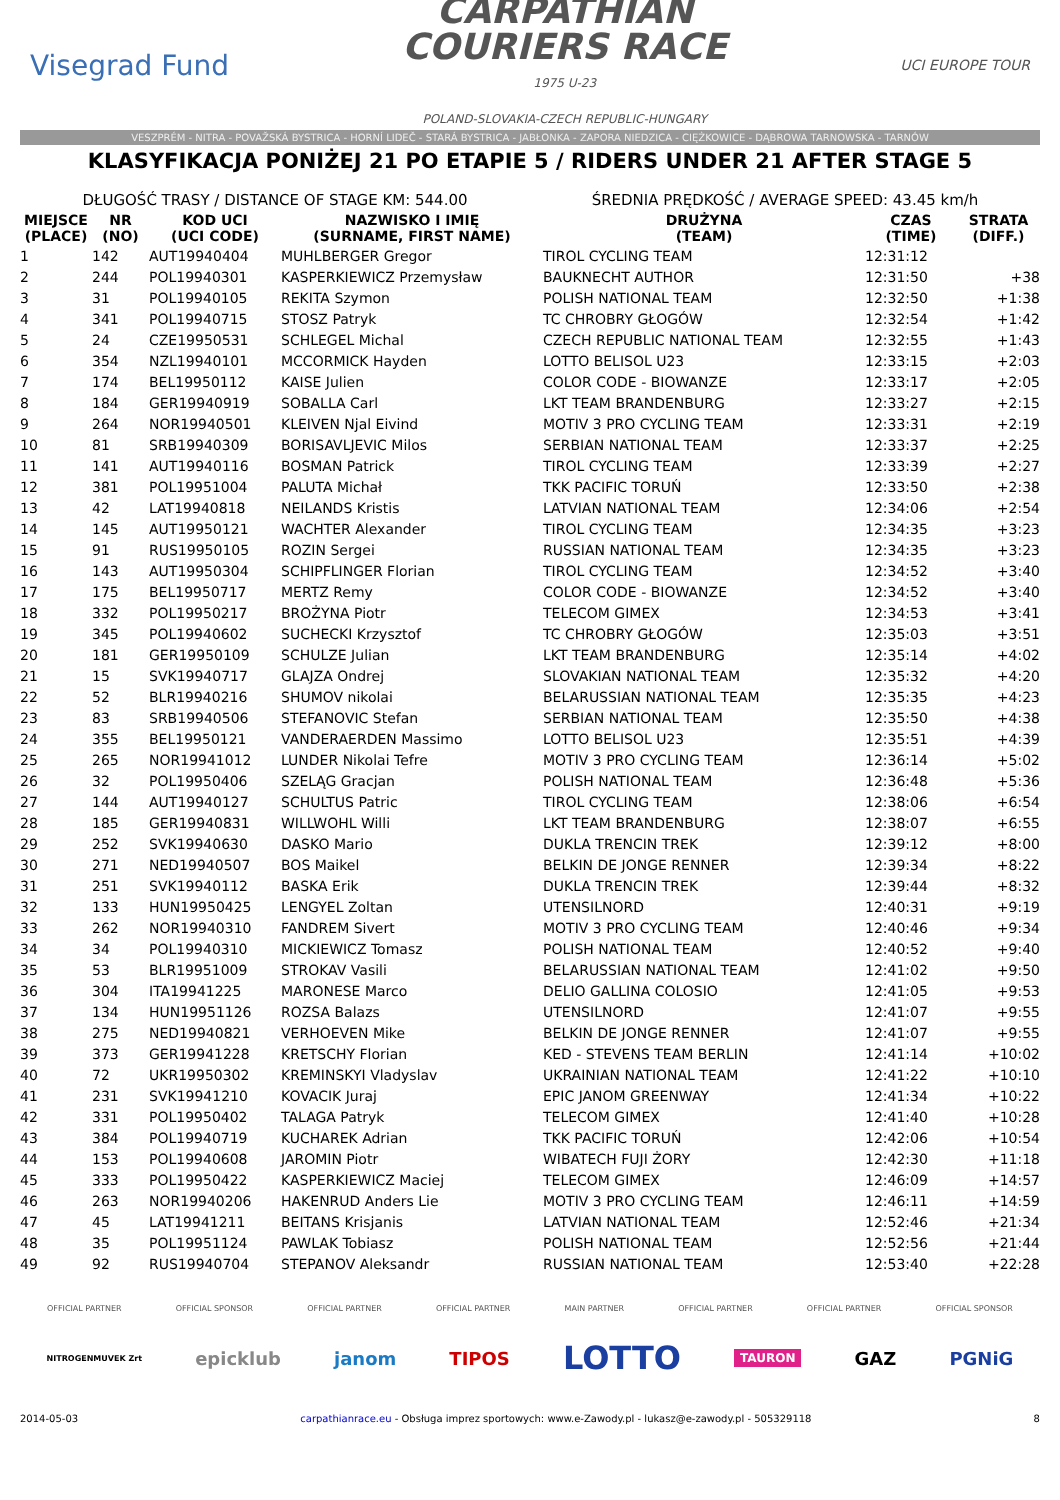Visegrad Fund
CARPATHIAN
COURIERS RACE
1975 U-23
POLAND-SLOVAKIA-CZECH REPUBLIC-HUNGARY
UCI EUROPE TOUR
VESZPRÉM - NITRA - POVAŽSKÁ BYSTRICA - HORNÍ LIDEČ - STARÁ BYSTRICA - JABŁONKA - ZAPORA NIEDZICA - CIĘŻKOWICE - DĄBROWA TARNOWSKA - TARNÓW
KLASYFIKACJA PONIŻEJ 21 PO ETAPIE 5 / RIDERS UNDER 21 AFTER STAGE 5
DŁUGOŚĆ TRASY / DISTANCE OF STAGE KM: 544.00
ŚREDNIA PRĘDKOŚĆ / AVERAGE SPEED: 43.45 km/h
| MIEJSCE (PLACE) | NR (NO) | KOD UCI (UCI CODE) | NAZWISKO I IMIĘ (SURNAME, FIRST NAME) | DRUŻYNA (TEAM) | CZAS (TIME) | STRATA (DIFF.) |
| --- | --- | --- | --- | --- | --- | --- |
| 1 | 142 | AUT19940404 | MUHLBERGER Gregor | TIROL CYCLING TEAM | 12:31:12 | |
| 2 | 244 | POL19940301 | KASPERKIEWICZ Przemysław | BAUKNECHT AUTHOR | 12:31:50 | +38 |
| 3 | 31 | POL19940105 | REKITA Szymon | POLISH NATIONAL TEAM | 12:32:50 | +1:38 |
| 4 | 341 | POL19940715 | STOSZ Patryk | TC CHROBRY GŁOGÓW | 12:32:54 | +1:42 |
| 5 | 24 | CZE19950531 | SCHLEGEL Michal | CZECH REPUBLIC NATIONAL TEAM | 12:32:55 | +1:43 |
| 6 | 354 | NZL19940101 | MCCORMICK Hayden | LOTTO BELISOL U23 | 12:33:15 | +2:03 |
| 7 | 174 | BEL19950112 | KAISE Julien | COLOR CODE - BIOWANZE | 12:33:17 | +2:05 |
| 8 | 184 | GER19940919 | SOBALLA Carl | LKT TEAM BRANDENBURG | 12:33:27 | +2:15 |
| 9 | 264 | NOR19940501 | KLEIVEN Njal Eivind | MOTIV 3 PRO CYCLING TEAM | 12:33:31 | +2:19 |
| 10 | 81 | SRB19940309 | BORISAVLJEVIC Milos | SERBIAN NATIONAL TEAM | 12:33:37 | +2:25 |
| 11 | 141 | AUT19940116 | BOSMAN Patrick | TIROL CYCLING TEAM | 12:33:39 | +2:27 |
| 12 | 381 | POL19951004 | PALUTA Michał | TKK PACIFIC TORUŃ | 12:33:50 | +2:38 |
| 13 | 42 | LAT19940818 | NEILANDS Kristis | LATVIAN NATIONAL TEAM | 12:34:06 | +2:54 |
| 14 | 145 | AUT19950121 | WACHTER Alexander | TIROL CYCLING TEAM | 12:34:35 | +3:23 |
| 15 | 91 | RUS19950105 | ROZIN Sergei | RUSSIAN NATIONAL TEAM | 12:34:35 | +3:23 |
| 16 | 143 | AUT19950304 | SCHIPFLINGER Florian | TIROL CYCLING TEAM | 12:34:52 | +3:40 |
| 17 | 175 | BEL19950717 | MERTZ Remy | COLOR CODE - BIOWANZE | 12:34:52 | +3:40 |
| 18 | 332 | POL19950217 | BROŻYNA Piotr | TELECOM GIMEX | 12:34:53 | +3:41 |
| 19 | 345 | POL19940602 | SUCHECKI Krzysztof | TC CHROBRY GŁOGÓW | 12:35:03 | +3:51 |
| 20 | 181 | GER19950109 | SCHULZE Julian | LKT TEAM BRANDENBURG | 12:35:14 | +4:02 |
| 21 | 15 | SVK19940717 | GLAJZA Ondrej | SLOVAKIAN NATIONAL TEAM | 12:35:32 | +4:20 |
| 22 | 52 | BLR19940216 | SHUMOV nikolai | BELARUSSIAN NATIONAL TEAM | 12:35:35 | +4:23 |
| 23 | 83 | SRB19940506 | STEFANOVIC Stefan | SERBIAN NATIONAL TEAM | 12:35:50 | +4:38 |
| 24 | 355 | BEL19950121 | VANDERAERDEN Massimo | LOTTO BELISOL U23 | 12:35:51 | +4:39 |
| 25 | 265 | NOR19941012 | LUNDER Nikolai Tefre | MOTIV 3 PRO CYCLING TEAM | 12:36:14 | +5:02 |
| 26 | 32 | POL19950406 | SZELĄG Gracjan | POLISH NATIONAL TEAM | 12:36:48 | +5:36 |
| 27 | 144 | AUT19940127 | SCHULTUS Patric | TIROL CYCLING TEAM | 12:38:06 | +6:54 |
| 28 | 185 | GER19940831 | WILLWOHL Willi | LKT TEAM BRANDENBURG | 12:38:07 | +6:55 |
| 29 | 252 | SVK19940630 | DASKO Mario | DUKLA TRENCIN TREK | 12:39:12 | +8:00 |
| 30 | 271 | NED19940507 | BOS Maikel | BELKIN DE JONGE RENNER | 12:39:34 | +8:22 |
| 31 | 251 | SVK19940112 | BASKA Erik | DUKLA TRENCIN TREK | 12:39:44 | +8:32 |
| 32 | 133 | HUN19950425 | LENGYEL Zoltan | UTENSILNORD | 12:40:31 | +9:19 |
| 33 | 262 | NOR19940310 | FANDREM Sivert | MOTIV 3 PRO CYCLING TEAM | 12:40:46 | +9:34 |
| 34 | 34 | POL19940310 | MICKIEWICZ Tomasz | POLISH NATIONAL TEAM | 12:40:52 | +9:40 |
| 35 | 53 | BLR19951009 | STROKAV Vasili | BELARUSSIAN NATIONAL TEAM | 12:41:02 | +9:50 |
| 36 | 304 | ITA19941225 | MARONESE Marco | DELIO GALLINA COLOSIO | 12:41:05 | +9:53 |
| 37 | 134 | HUN19951126 | ROZSA Balazs | UTENSILNORD | 12:41:07 | +9:55 |
| 38 | 275 | NED19940821 | VERHOEVEN Mike | BELKIN DE JONGE RENNER | 12:41:07 | +9:55 |
| 39 | 373 | GER19941228 | KRETSCHY Florian | KED - STEVENS TEAM BERLIN | 12:41:14 | +10:02 |
| 40 | 72 | UKR19950302 | KREMINSKYI Vladyslav | UKRAINIAN NATIONAL TEAM | 12:41:22 | +10:10 |
| 41 | 231 | SVK19941210 | KOVACIK Juraj | EPIC JANOM GREENWAY | 12:41:34 | +10:22 |
| 42 | 331 | POL19950402 | TALAGA Patryk | TELECOM GIMEX | 12:41:40 | +10:28 |
| 43 | 384 | POL19940719 | KUCHAREK Adrian | TKK PACIFIC TORUŃ | 12:42:06 | +10:54 |
| 44 | 153 | POL19940608 | JAROMIN Piotr | WIBATECH FUJI ŻORY | 12:42:30 | +11:18 |
| 45 | 333 | POL19950422 | KASPERKIEWICZ Maciej | TELECOM GIMEX | 12:46:09 | +14:57 |
| 46 | 263 | NOR19940206 | HAKENRUD Anders Lie | MOTIV 3 PRO CYCLING TEAM | 12:46:11 | +14:59 |
| 47 | 45 | LAT19941211 | BEITANS Krisjanis | LATVIAN NATIONAL TEAM | 12:52:46 | +21:34 |
| 48 | 35 | POL19951124 | PAWLAK Tobiasz | POLISH NATIONAL TEAM | 12:52:56 | +21:44 |
| 49 | 92 | RUS19940704 | STEPANOV Aleksandr | RUSSIAN NATIONAL TEAM | 12:53:40 | +22:28 |
OFFICIAL PARTNER OFFICIAL SPONSOR OFFICIAL PARTNER OFFICIAL PARTNER MAIN PARTNER OFFICIAL PARTNER OFFICIAL PARTNER OFFICIAL SPONSOR
NITROGENMUVEK Zrt epicklub janom TIPOS LOTTO TAURON GAZ PGNiG
2014-05-03 carpathianrace.eu - Obsługa imprez sportowych: www.e-Zawody.pl - lukasz@e-zawody.pl - 505329118 8